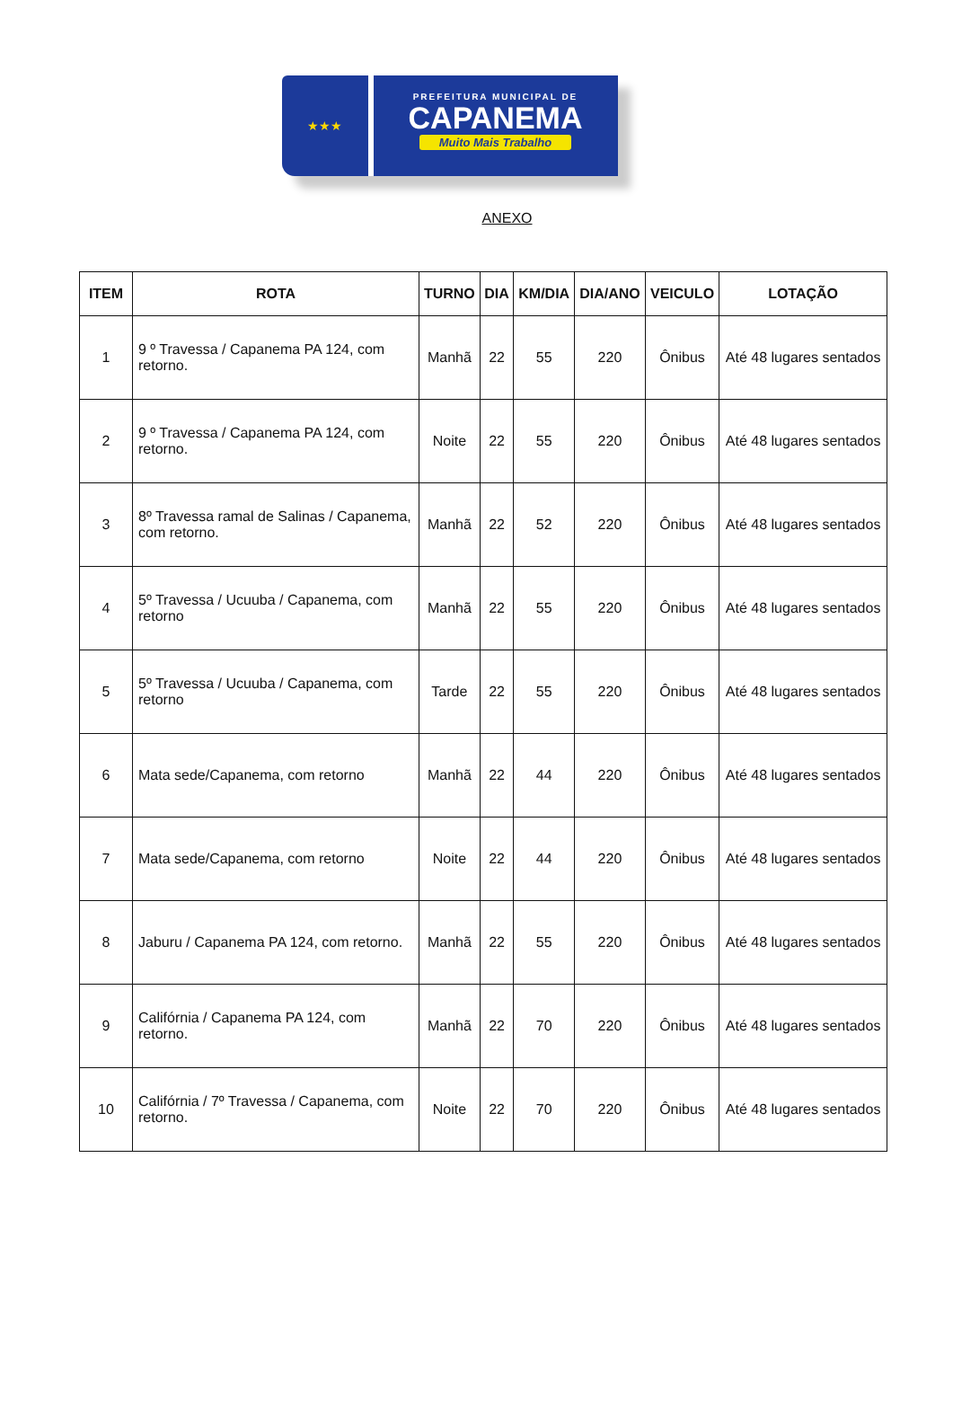★★★
PREFEITURA MUNICIPAL DE
CAPANEMA
Muito Mais Trabalho
ANEXO
| ITEM | ROTA | TURNO | DIA | KM/DIA | DIA/ANO | VEICULO | LOTAÇÃO |
| --- | --- | --- | --- | --- | --- | --- | --- |
| 1 | 9 º Travessa / Capanema PA 124, com retorno. | Manhã | 22 | 55 | 220 | Ônibus | Até 48 lugares sentados |
| 2 | 9 º Travessa / Capanema PA 124, com retorno. | Noite | 22 | 55 | 220 | Ônibus | Até 48 lugares sentados |
| 3 | 8º Travessa ramal de Salinas / Capanema, com retorno. | Manhã | 22 | 52 | 220 | Ônibus | Até 48 lugares sentados |
| 4 | 5º Travessa / Ucuuba / Capanema, com retorno | Manhã | 22 | 55 | 220 | Ônibus | Até 48 lugares sentados |
| 5 | 5º Travessa / Ucuuba / Capanema, com retorno | Tarde | 22 | 55 | 220 | Ônibus | Até 48 lugares sentados |
| 6 | Mata sede/Capanema, com retorno | Manhã | 22 | 44 | 220 | Ônibus | Até 48 lugares sentados |
| 7 | Mata sede/Capanema, com retorno | Noite | 22 | 44 | 220 | Ônibus | Até 48 lugares sentados |
| 8 | Jaburu / Capanema PA 124, com retorno. | Manhã | 22 | 55 | 220 | Ônibus | Até 48 lugares sentados |
| 9 | Califórnia / Capanema PA 124, com retorno. | Manhã | 22 | 70 | 220 | Ônibus | Até 48 lugares sentados |
| 10 | Califórnia / 7º Travessa / Capanema, com retorno. | Noite | 22 | 70 | 220 | Ônibus | Até 48 lugares sentados |